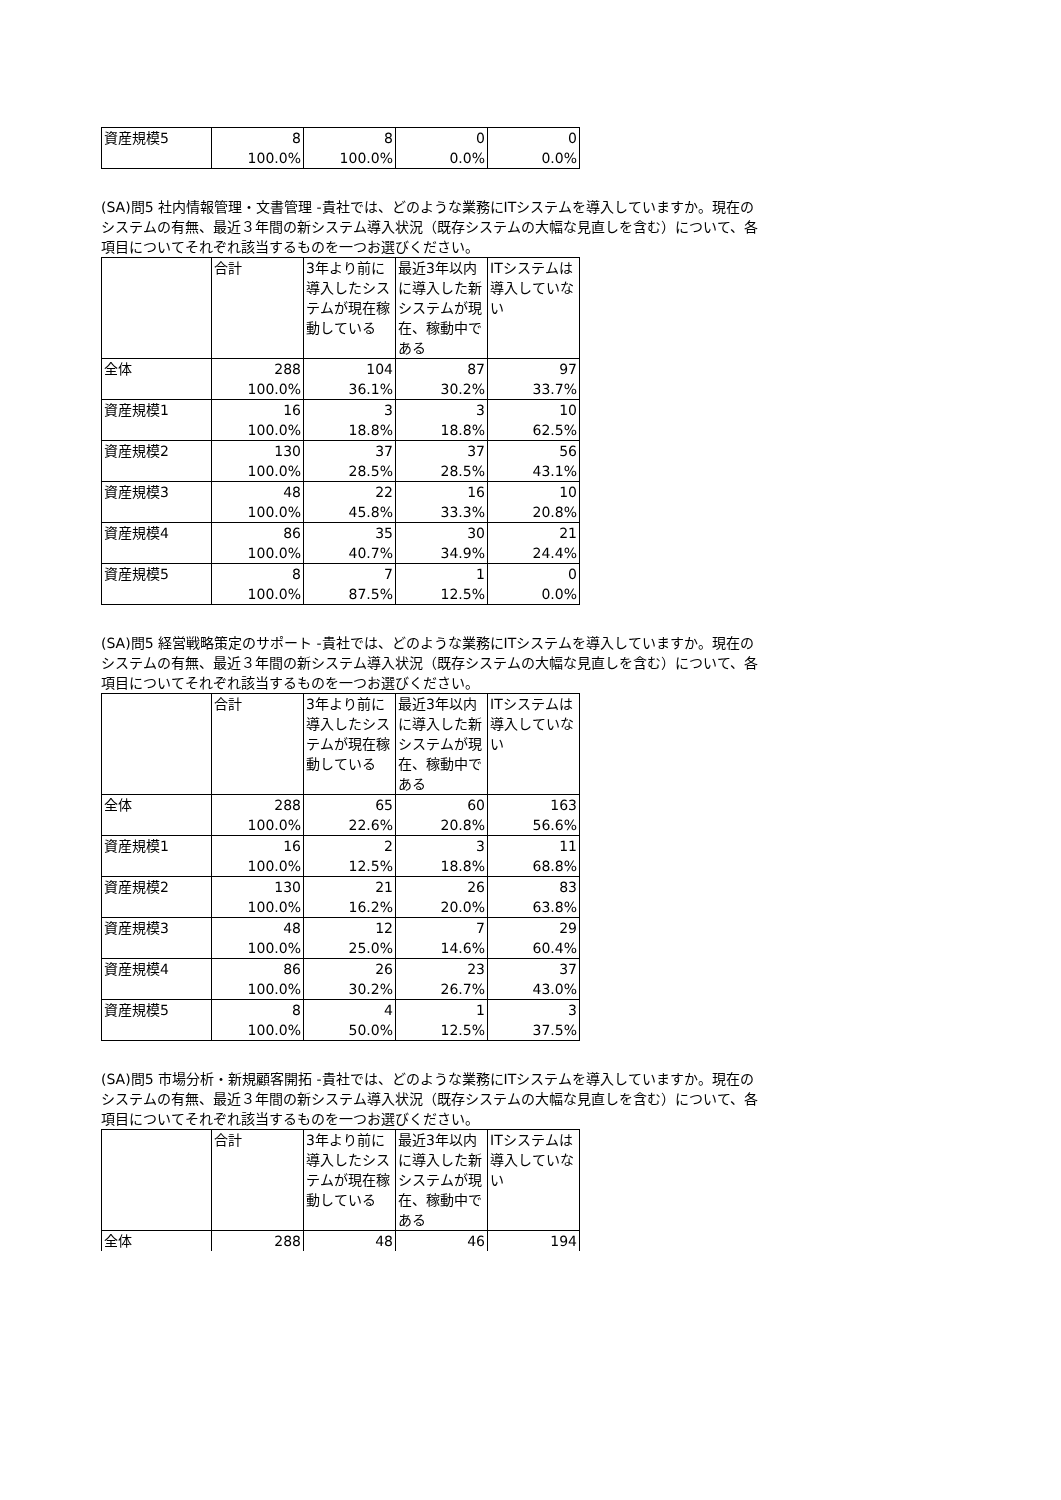| 資産規模5 | 8 | 8 | 0 | 0 |
| | 100.0% | 100.0% | 0.0% | 0.0% |
(SA)問5 社内情報管理・文書管理 -貴社では、どのような業務にITシステムを導入していますか。現在のシステムの有無、最近３年間の新システム導入状況（既存システムの大幅な見直しを含む）について、各項目についてそれぞれ該当するものを一つお選びください。
| | 合計 | 3年より前に導入したシステムが現在稼動している | 最近3年以内に導入した新システムが現在、稼動中である | ITシステムは導入していない |
| 全体 | 288 | 104 | 87 | 97 |
| | 100.0% | 36.1% | 30.2% | 33.7% |
| 資産規模1 | 16 | 3 | 3 | 10 |
| | 100.0% | 18.8% | 18.8% | 62.5% |
| 資産規模2 | 130 | 37 | 37 | 56 |
| | 100.0% | 28.5% | 28.5% | 43.1% |
| 資産規模3 | 48 | 22 | 16 | 10 |
| | 100.0% | 45.8% | 33.3% | 20.8% |
| 資産規模4 | 86 | 35 | 30 | 21 |
| | 100.0% | 40.7% | 34.9% | 24.4% |
| 資産規模5 | 8 | 7 | 1 | 0 |
| | 100.0% | 87.5% | 12.5% | 0.0% |
(SA)問5 経営戦略策定のサポート -貴社では、どのような業務にITシステムを導入していますか。現在のシステムの有無、最近３年間の新システム導入状況（既存システムの大幅な見直しを含む）について、各項目についてそれぞれ該当するものを一つお選びください。
| | 合計 | 3年より前に導入したシステムが現在稼動している | 最近3年以内に導入した新システムが現在、稼動中である | ITシステムは導入していない |
| 全体 | 288 | 65 | 60 | 163 |
| | 100.0% | 22.6% | 20.8% | 56.6% |
| 資産規模1 | 16 | 2 | 3 | 11 |
| | 100.0% | 12.5% | 18.8% | 68.8% |
| 資産規模2 | 130 | 21 | 26 | 83 |
| | 100.0% | 16.2% | 20.0% | 63.8% |
| 資産規模3 | 48 | 12 | 7 | 29 |
| | 100.0% | 25.0% | 14.6% | 60.4% |
| 資産規模4 | 86 | 26 | 23 | 37 |
| | 100.0% | 30.2% | 26.7% | 43.0% |
| 資産規模5 | 8 | 4 | 1 | 3 |
| | 100.0% | 50.0% | 12.5% | 37.5% |
(SA)問5 市場分析・新規顧客開拓 -貴社では、どのような業務にITシステムを導入していますか。現在のシステムの有無、最近３年間の新システム導入状況（既存システムの大幅な見直しを含む）について、各項目についてそれぞれ該当するものを一つお選びください。
| | 合計 | 3年より前に導入したシステムが現在稼動している | 最近3年以内に導入した新システムが現在、稼動中である | ITシステムは導入していない |
| 全体 | 288 | 48 | 46 | 194 |